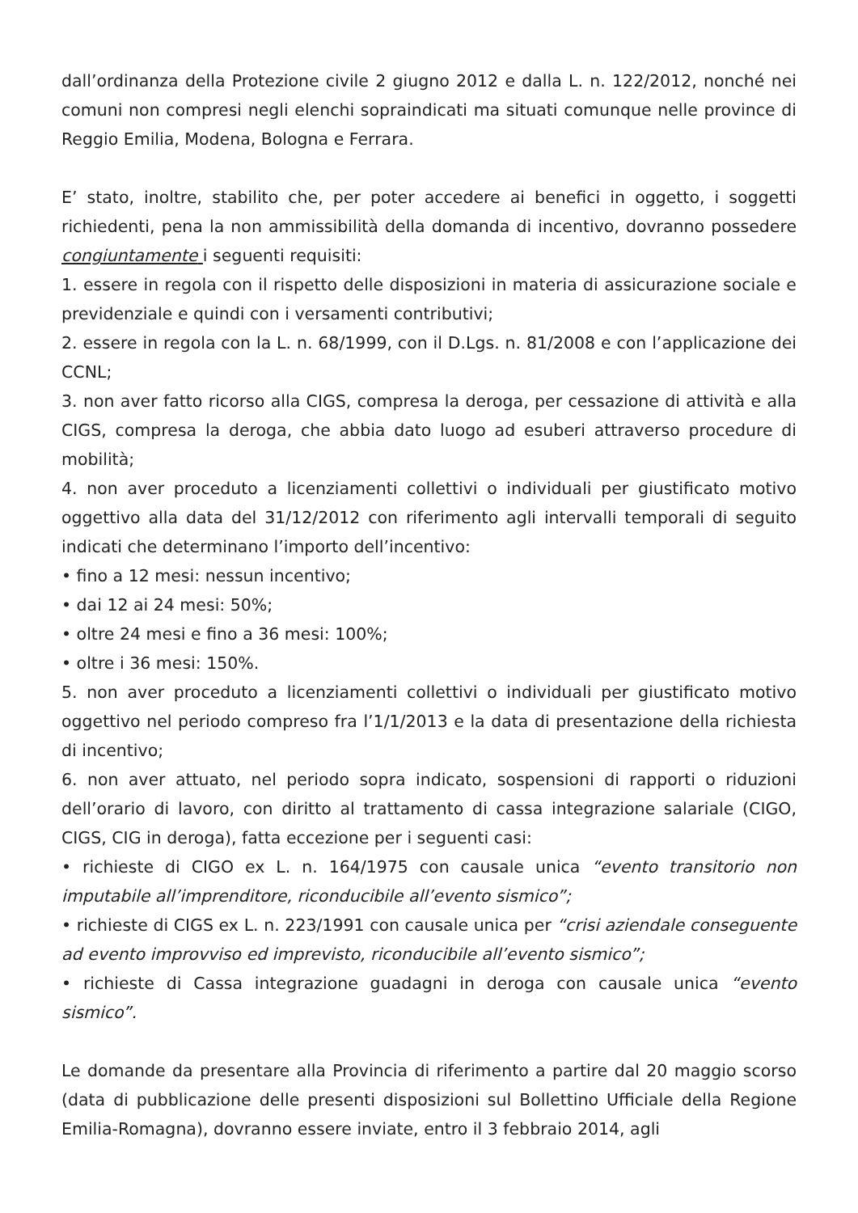dall’ordinanza della Protezione civile 2 giugno 2012 e dalla L. n. 122/2012, nonché nei comuni non compresi negli elenchi sopraindicati ma situati comunque nelle province di Reggio Emilia, Modena, Bologna e Ferrara.
E’ stato, inoltre, stabilito che, per poter accedere ai benefici in oggetto, i soggetti richiedenti, pena la non ammissibilità della domanda di incentivo, dovranno possedere congiuntamente i seguenti requisiti:
1. essere in regola con il rispetto delle disposizioni in materia di assicurazione sociale e previdenziale e quindi con i versamenti contributivi;
2. essere in regola con la L. n. 68/1999, con il D.Lgs. n. 81/2008 e con l’applicazione dei CCNL;
3. non aver fatto ricorso alla CIGS, compresa la deroga, per cessazione di attività e alla CIGS, compresa la deroga, che abbia dato luogo ad esuberi attraverso procedure di mobilità;
4. non aver proceduto a licenziamenti collettivi o individuali per giustificato motivo oggettivo alla data del 31/12/2012 con riferimento agli intervalli temporali di seguito indicati che determinano l’importo dell’incentivo:
• fino a 12 mesi: nessun incentivo;
• dai 12 ai 24 mesi: 50%;
• oltre 24 mesi e fino a 36 mesi: 100%;
• oltre i 36 mesi: 150%.
5. non aver proceduto a licenziamenti collettivi o individuali per giustificato motivo oggettivo nel periodo compreso fra l’1/1/2013 e la data di presentazione della richiesta di incentivo;
6. non aver attuato, nel periodo sopra indicato, sospensioni di rapporti o riduzioni dell’orario di lavoro, con diritto al trattamento di cassa integrazione salariale (CIGO, CIGS, CIG in deroga), fatta eccezione per i seguenti casi:
• richieste di CIGO ex L. n. 164/1975 con causale unica “evento transitorio non imputabile all’imprenditore, riconducibile all’evento sismico”;
• richieste di CIGS ex L. n. 223/1991 con causale unica per “crisi aziendale conseguente ad evento improvviso ed imprevisto, riconducibile all’evento sismico”;
• richieste di Cassa integrazione guadagni in deroga con causale unica “evento sismico”.
Le domande da presentare alla Provincia di riferimento a partire dal 20 maggio scorso (data di pubblicazione delle presenti disposizioni sul Bollettino Ufficiale della Regione Emilia-Romagna), dovranno essere inviate, entro il 3 febbraio 2014, agli